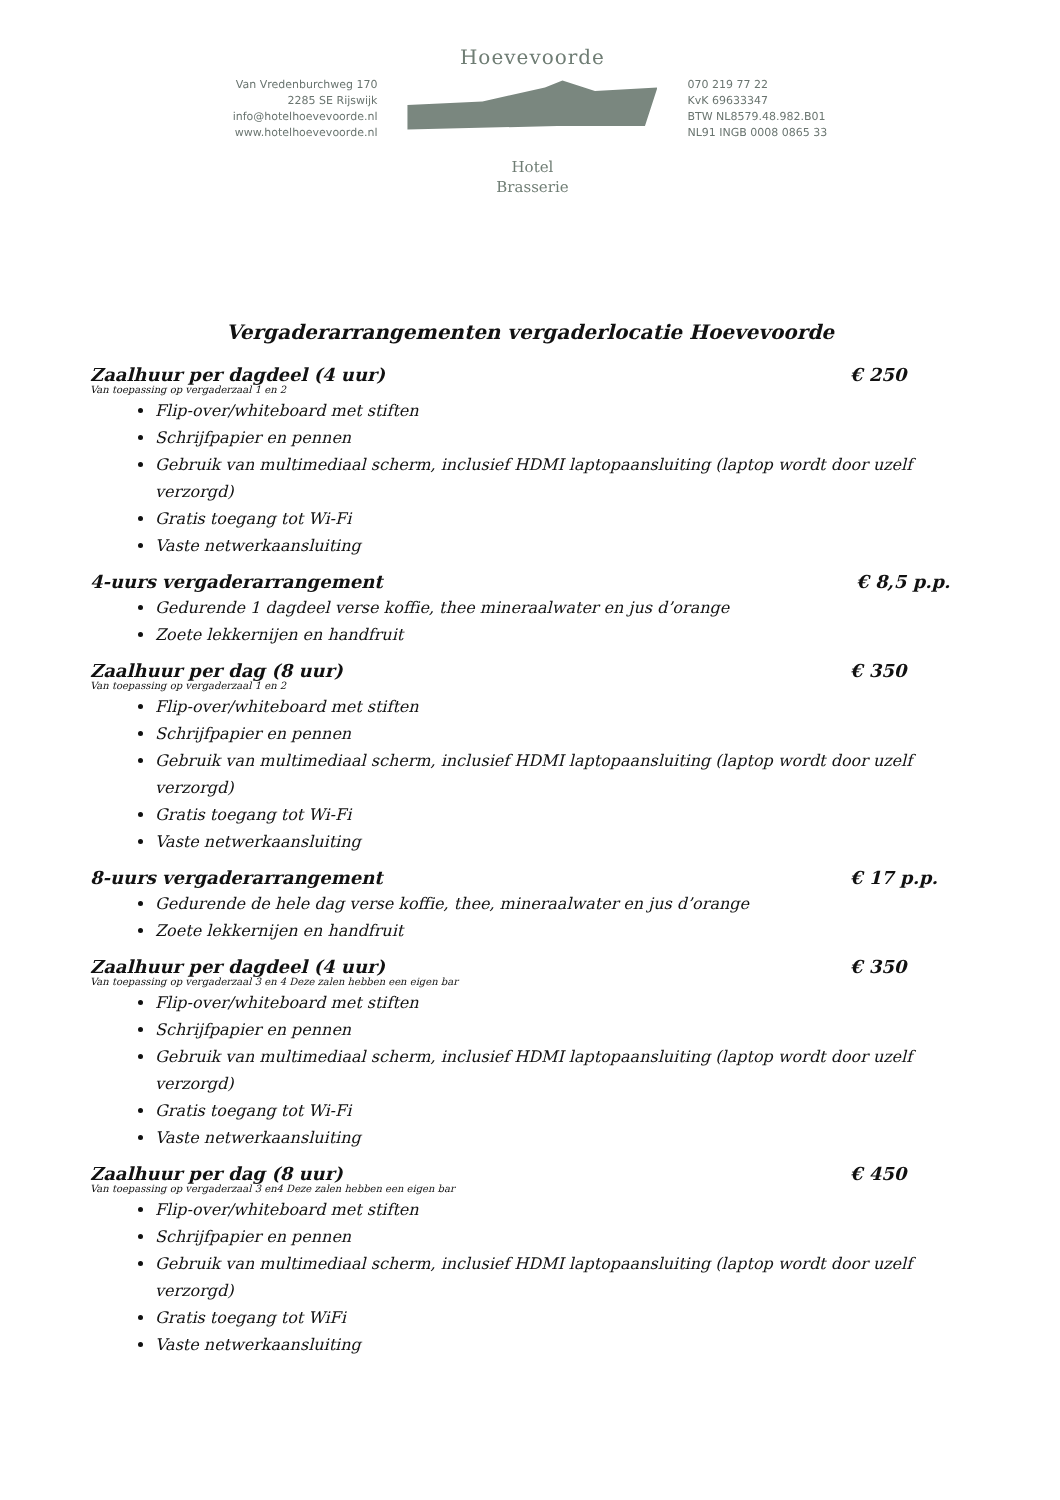Van Vredenburchweg 170
2285 SE Rijswijk
info@hotelhoevevoorde.nl
www.hotelhoevevoorde.nl
Hoevevoorde
Hotel
Brasserie
070 219 77 22
KvK 69633347
BTW NL8579.48.982.B01
NL91 INGB 0008 0865 33
Vergaderarrangementen vergaderlocatie Hoevevoorde
Zaalhuur per dagdeel (4 uur) € 250
Van toepassing op vergaderzaal 1 en 2
Flip-over/whiteboard met stiften
Schrijfpapier en pennen
Gebruik van multimediaal scherm, inclusief HDMI laptopaansluiting (laptop wordt door uzelf verzorgd)
Gratis toegang tot Wi-Fi
Vaste netwerkaansluiting
4-uurs vergaderarrangement € 8,5 p.p.
Gedurende 1 dagdeel verse koffie, thee mineraalwater en jus d’orange
Zoete lekkernijen en handfruit
Zaalhuur per dag (8 uur) € 350
Van toepassing op vergaderzaal 1 en 2
Flip-over/whiteboard met stiften
Schrijfpapier en pennen
Gebruik van multimediaal scherm, inclusief HDMI laptopaansluiting (laptop wordt door uzelf verzorgd)
Gratis toegang tot Wi-Fi
Vaste netwerkaansluiting
8-uurs vergaderarrangement € 17 p.p.
Gedurende de hele dag verse koffie, thee, mineraalwater en jus d’orange
Zoete lekkernijen en handfruit
Zaalhuur per dagdeel (4 uur) € 350
Van toepassing op vergaderzaal 3 en 4 Deze zalen hebben een eigen bar
Flip-over/whiteboard met stiften
Schrijfpapier en pennen
Gebruik van multimediaal scherm, inclusief HDMI laptopaansluiting (laptop wordt door uzelf verzorgd)
Gratis toegang tot Wi-Fi
Vaste netwerkaansluiting
Zaalhuur per dag (8 uur) € 450
Van toepassing op vergaderzaal 3 en4 Deze zalen hebben een eigen bar
Flip-over/whiteboard met stiften
Schrijfpapier en pennen
Gebruik van multimediaal scherm, inclusief HDMI laptopaansluiting (laptop wordt door uzelf verzorgd)
Gratis toegang tot WiFi
Vaste netwerkaansluiting